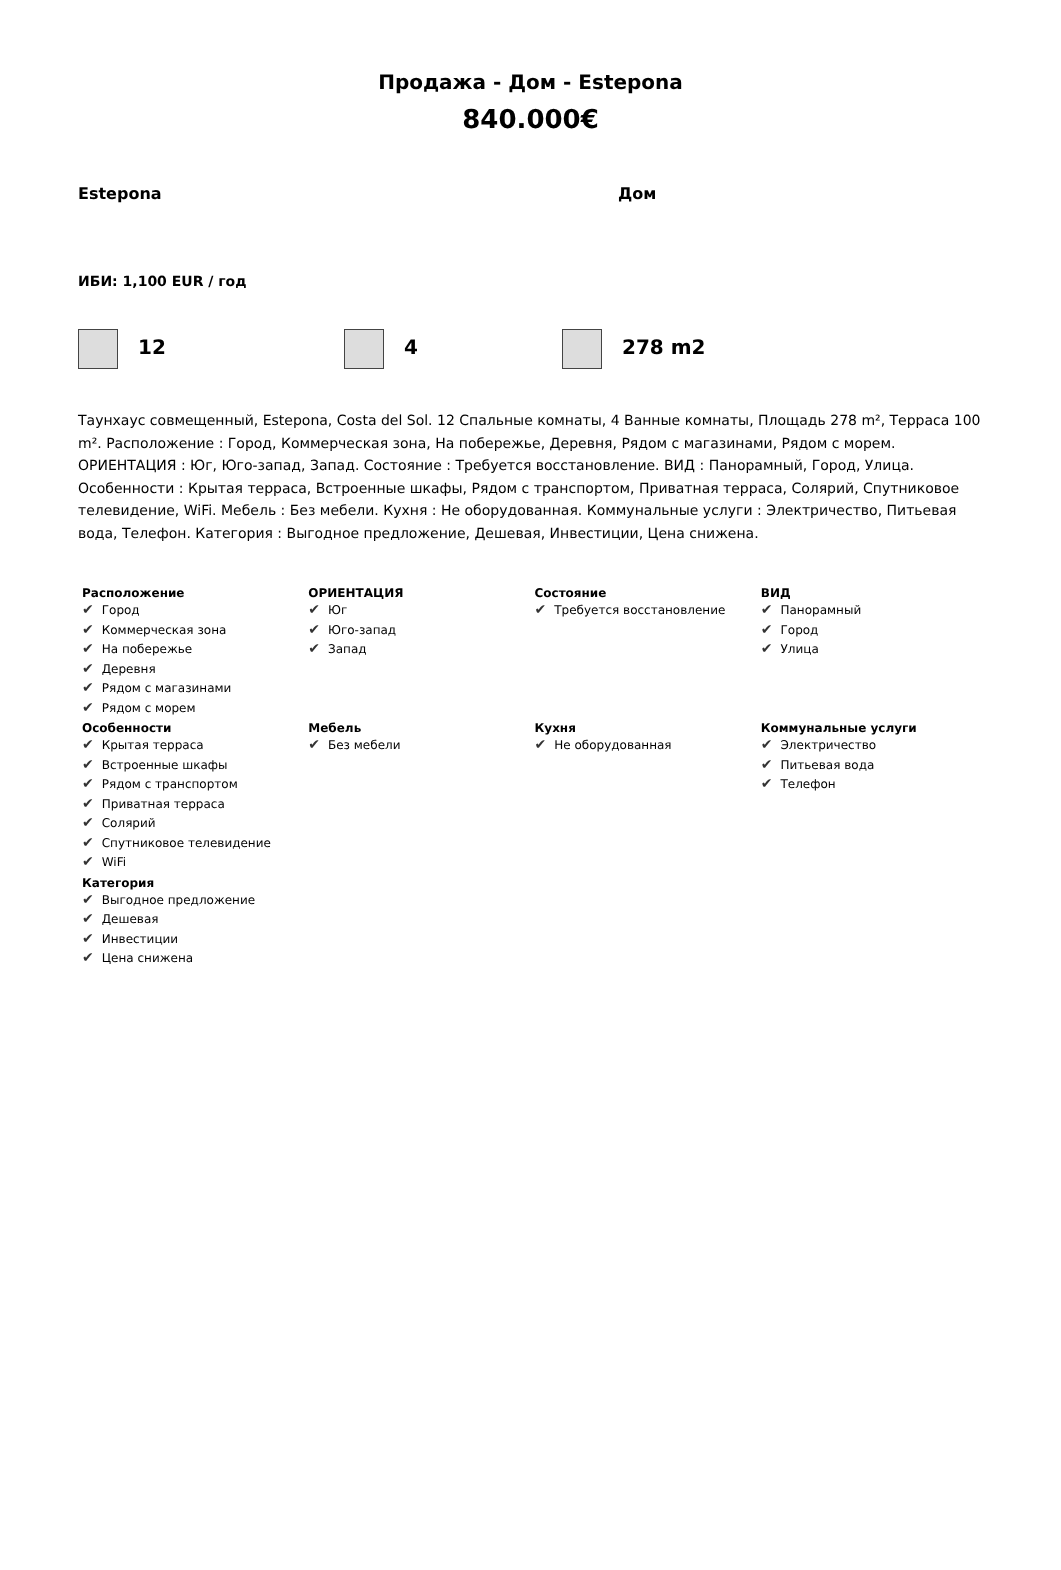Продажа - Дом - Estepona
840.000€
Estepona Дом
ИБИ: 1,100 EUR / год
12 4 278 m2
Таунхаус совмещенный, Estepona, Costa del Sol. 12 Спальные комнаты, 4 Ванные комнаты, Площадь 278 m², Терраса 100 m². Расположение : Город, Коммерческая зона, На побережье, Деревня, Рядом с магазинами, Рядом с морем. ОРИЕНТАЦИЯ : Юг, Юго-запад, Запад. Состояние : Требуется восстановление. ВИД : Панорамный, Город, Улица. Особенности : Крытая терраса, Встроенные шкафы, Рядом с транспортом, Приватная терраса, Солярий, Спутниковое телевидение, WiFi. Мебель : Без мебели. Кухня : Не оборудованная. Коммунальные услуги : Электричество, Питьевая вода, Телефон. Категория : Выгодное предложение, Дешевая, Инвестиции, Цена снижена.
| Расположение Город Коммерческая зона На побережье Деревня Рядом с магазинами Рядом с морем | ОРИЕНТАЦИЯ Юг Юго-запад Запад | Состояние Требуется восстановление | ВИД Панорамный Город Улица |
| Особенности Крытая терраса Встроенные шкафы Рядом с транспортом Приватная терраса Солярий Спутниковое телевидение WiFi | Мебель Без мебели | Кухня Не оборудованная | Коммунальные услуги Электричество Питьевая вода Телефон |
| Категория Выгодное предложение Дешевая Инвестиции Цена снижена | | | |